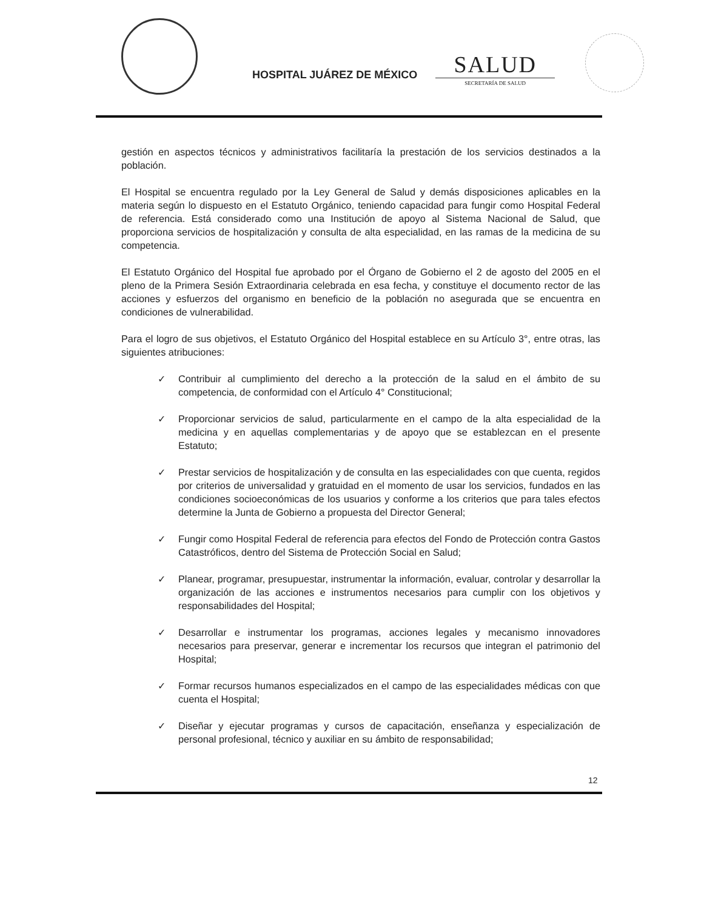HOSPITAL JUÁREZ DE MÉXICO
SALUD
SECRETARÍA DE SALUD
gestión en aspectos técnicos y administrativos facilitaría la prestación de los servicios destinados a la población.
El Hospital se encuentra regulado por la Ley General de Salud y demás disposiciones aplicables en la materia según lo dispuesto en el Estatuto Orgánico, teniendo capacidad para fungir como Hospital Federal de referencia. Está considerado como una Institución de apoyo al Sistema Nacional de Salud, que proporciona servicios de hospitalización y consulta de alta especialidad, en las ramas de la medicina de su competencia.
El Estatuto Orgánico del Hospital fue aprobado por el Órgano de Gobierno el 2 de agosto del 2005 en el pleno de la Primera Sesión Extraordinaria celebrada en esa fecha, y constituye el documento rector de las acciones y esfuerzos del organismo en beneficio de la población no asegurada que se encuentra en condiciones de vulnerabilidad.
Para el logro de sus objetivos, el Estatuto Orgánico del Hospital establece en su Artículo 3°, entre otras, las siguientes atribuciones:
✓ Contribuir al cumplimiento del derecho a la protección de la salud en el ámbito de su competencia, de conformidad con el Artículo 4° Constitucional;
✓ Proporcionar servicios de salud, particularmente en el campo de la alta especialidad de la medicina y en aquellas complementarias y de apoyo que se establezcan en el presente Estatuto;
✓ Prestar servicios de hospitalización y de consulta en las especialidades con que cuenta, regidos por criterios de universalidad y gratuidad en el momento de usar los servicios, fundados en las condiciones socioeconómicas de los usuarios y conforme a los criterios que para tales efectos determine la Junta de Gobierno a propuesta del Director General;
✓ Fungir como Hospital Federal de referencia para efectos del Fondo de Protección contra Gastos Catastróficos, dentro del Sistema de Protección Social en Salud;
✓ Planear, programar, presupuestar, instrumentar la información, evaluar, controlar y desarrollar la organización de las acciones e instrumentos necesarios para cumplir con los objetivos y responsabilidades del Hospital;
✓ Desarrollar e instrumentar los programas, acciones legales y mecanismo innovadores necesarios para preservar, generar e incrementar los recursos que integran el patrimonio del Hospital;
✓ Formar recursos humanos especializados en el campo de las especialidades médicas con que cuenta el Hospital;
✓ Diseñar y ejecutar programas y cursos de capacitación, enseñanza y especialización de personal profesional, técnico y auxiliar en su ámbito de responsabilidad;
12